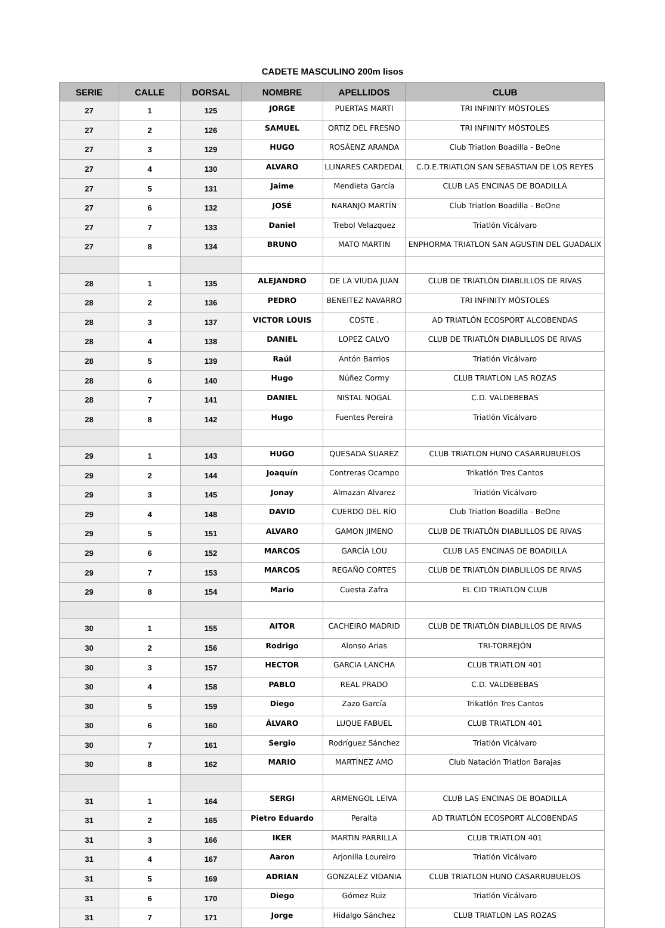CADETE MASCULINO 200m lisos
| SERIE | CALLE | DORSAL | NOMBRE | APELLIDOS | CLUB |
| --- | --- | --- | --- | --- | --- |
| 27 | 1 | 125 | JORGE | PUERTAS MARTI | TRI INFINITY MÓSTOLES |
| 27 | 2 | 126 | SAMUEL | ORTIZ DEL FRESNO | TRI INFINITY MÓSTOLES |
| 27 | 3 | 129 | HUGO | ROSÁENZ ARANDA | Club Triatlon Boadilla - BeOne |
| 27 | 4 | 130 | ALVARO | LLINARES CARDEDAL | C.D.E.TRIATLON SAN SEBASTIAN DE LOS REYES |
| 27 | 5 | 131 | Jaime | Mendieta García | CLUB LAS ENCINAS DE BOADILLA |
| 27 | 6 | 132 | JOSÉ | NARANJO MARTÍN | Club Triatlon Boadilla - BeOne |
| 27 | 7 | 133 | Daniel | Trebol Velazquez | Triatlón Vicálvaro |
| 27 | 8 | 134 | BRUNO | MATO MARTIN | ENPHORMA TRIATLON SAN AGUSTIN DEL GUADALIX |
| 28 | 1 | 135 | ALEJANDRO | DE LA VIUDA JUAN | CLUB DE TRIATLÓN DIABLILLOS DE RIVAS |
| 28 | 2 | 136 | PEDRO | BENEITEZ NAVARRO | TRI INFINITY MÓSTOLES |
| 28 | 3 | 137 | VICTOR LOUIS | COSTE . | AD TRIATLÓN ECOSPORT ALCOBENDAS |
| 28 | 4 | 138 | DANIEL | LOPEZ CALVO | CLUB DE TRIATLÓN DIABLILLOS DE RIVAS |
| 28 | 5 | 139 | Raúl | Antón Barrios | Triatlón Vicálvaro |
| 28 | 6 | 140 | Hugo | Núñez Cormy | CLUB TRIATLON LAS ROZAS |
| 28 | 7 | 141 | DANIEL | NISTAL NOGAL | C.D. VALDEBEBAS |
| 28 | 8 | 142 | Hugo | Fuentes Pereira | Triatlón Vicálvaro |
| 29 | 1 | 143 | HUGO | QUESADA SUAREZ | CLUB TRIATLON HUNO CASARRUBUELOS |
| 29 | 2 | 144 | Joaquín | Contreras Ocampo | Trikatlón Tres Cantos |
| 29 | 3 | 145 | Jonay | Almazan Alvarez | Triatlón Vicálvaro |
| 29 | 4 | 148 | DAVID | CUERDO DEL RÍO | Club Triatlon Boadilla - BeOne |
| 29 | 5 | 151 | ALVARO | GAMON JIMENO | CLUB DE TRIATLÓN DIABLILLOS DE RIVAS |
| 29 | 6 | 152 | MARCOS | GARCÍA LOU | CLUB LAS ENCINAS DE BOADILLA |
| 29 | 7 | 153 | MARCOS | REGAÑO CORTES | CLUB DE TRIATLÓN DIABLILLOS DE RIVAS |
| 29 | 8 | 154 | Mario | Cuesta Zafra | EL CID TRIATLON CLUB |
| 30 | 1 | 155 | AITOR | CACHEIRO MADRID | CLUB DE TRIATLÓN DIABLILLOS DE RIVAS |
| 30 | 2 | 156 | Rodrigo | Alonso Arias | TRI-TORREJÓN |
| 30 | 3 | 157 | HECTOR | GARCIA LANCHA | CLUB TRIATLON 401 |
| 30 | 4 | 158 | PABLO | REAL PRADO | C.D. VALDEBEBAS |
| 30 | 5 | 159 | Diego | Zazo García | Trikatlón Tres Cantos |
| 30 | 6 | 160 | ÁLVARO | LUQUE FABUEL | CLUB TRIATLON 401 |
| 30 | 7 | 161 | Sergio | Rodríguez Sánchez | Triatlón Vicálvaro |
| 30 | 8 | 162 | MARIO | MARTÍNEZ AMO | Club Natación Triatlon Barajas |
| 31 | 1 | 164 | SERGI | ARMENGOL LEIVA | CLUB LAS ENCINAS DE BOADILLA |
| 31 | 2 | 165 | Pietro Eduardo | Peralta | AD TRIATLÓN ECOSPORT ALCOBENDAS |
| 31 | 3 | 166 | IKER | MARTIN PARRILLA | CLUB TRIATLON 401 |
| 31 | 4 | 167 | Aaron | Arjonilla Loureiro | Triatlón Vicálvaro |
| 31 | 5 | 169 | ADRIAN | GONZALEZ VIDANIA | CLUB TRIATLON HUNO CASARRUBUELOS |
| 31 | 6 | 170 | Diego | Gómez Ruiz | Triatlón Vicálvaro |
| 31 | 7 | 171 | Jorge | Hidalgo Sánchez | CLUB TRIATLON LAS ROZAS |